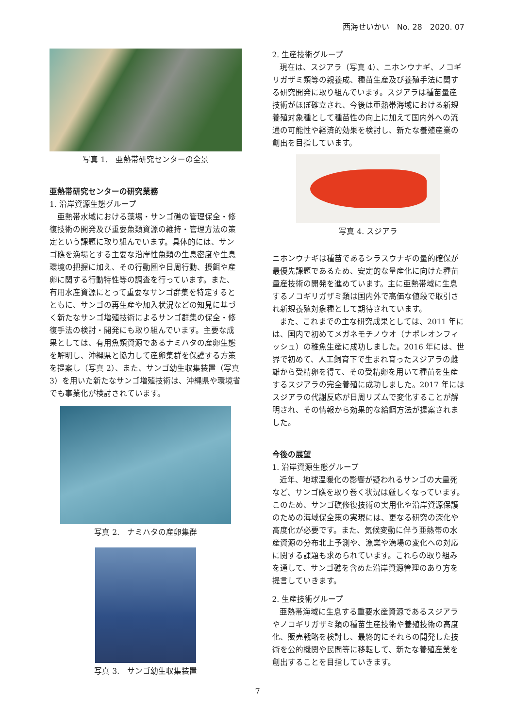西海せいかい　No. 28　2020. 07
写真 1.　亜熱帯研究センターの全景
亜熱帯研究センターの研究業務
1. 沿岸資源生態グループ
亜熱帯水域における藻場・サンゴ礁の管理保全・修復技術の開発及び重要魚類資源の維持・管理方法の策定という課題に取り組んでいます。具体的には、サンゴ礁を漁場とする主要な沿岸性魚類の生息密度や生息環境の把握に加え、その行動圏や日周行動、摂餌や産卵に関する行動特性等の調査を行っています。また、有用水産資源にとって重要なサンゴ群集を特定するとともに、サンゴの再生産や加入状況などの知見に基づく新たなサンゴ増殖技術によるサンゴ群集の保全・修復手法の検討・開発にも取り組んでいます。主要な成果としては、有用魚類資源であるナミハタの産卵生態を解明し、沖縄県と協力して産卵集群を保護する方策を提案し（写真 2）、また、サンゴ幼生収集装置（写真 3）を用いた新たなサンゴ増殖技術は、沖縄県や環境省でも事業化が検討されています。
写真 2.　ナミハタの産卵集群
写真 3.　サンゴ幼生収集装置
2. 生産技術グループ
現在は、スジアラ（写真 4）、ニホンウナギ、ノコギリガザミ類等の親養成、種苗生産及び養殖手法に関する研究開発に取り組んでいます。スジアラは種苗量産技術がほぼ確立され、今後は亜熱帯海域における新規養殖対象種として種苗性の向上に加えて国内外への流通の可能性や経済的効果を検討し、新たな養殖産業の創出を目指しています。
写真 4. スジアラ
ニホンウナギは種苗であるシラスウナギの量的確保が最優先課題であるため、安定的な量産化に向けた種苗量産技術の開発を進めています。主に亜熱帯域に生息するノコギリガザミ類は国内外で高価な値段で取引され新規養殖対象種として期待されています。
また、これまでの主な研究成果としては、2011 年には、国内で初めてメガネモチノウオ（ナポレオンフィッシュ）の稚魚生産に成功しました。2016 年には、世界で初めて、人工飼育下で生まれ育ったスジアラの雌雄から受精卵を得て、その受精卵を用いて種苗を生産するスジアラの完全養殖に成功しました。2017 年にはスジアラの代謝反応が日周リズムで変化することが解明され、その情報から効果的な給餌方法が提案されました。
今後の展望
1. 沿岸資源生態グループ
近年、地球温暖化の影響が疑われるサンゴの大量死など、サンゴ礁を取り巻く状況は厳しくなっています。このため、サンゴ礁修復技術の実用化や沿岸資源保護のための海域保全策の実現には、更なる研究の深化や高度化が必要です。また、気候変動に伴う亜熱帯の水産資源の分布北上予測や、漁業や漁場の変化への対応に関する課題も求められています。これらの取り組みを通して、サンゴ礁を含めた沿岸資源管理のあり方を提言していきます。
2. 生産技術グループ
亜熱帯海域に生息する重要水産資源であるスジアラやノコギリガザミ類の種苗生産技術や養殖技術の高度化、販売戦略を検討し、最終的にそれらの開発した技術を公的機関や民間等に移転して、新たな養殖産業を創出することを目指していきます。
7